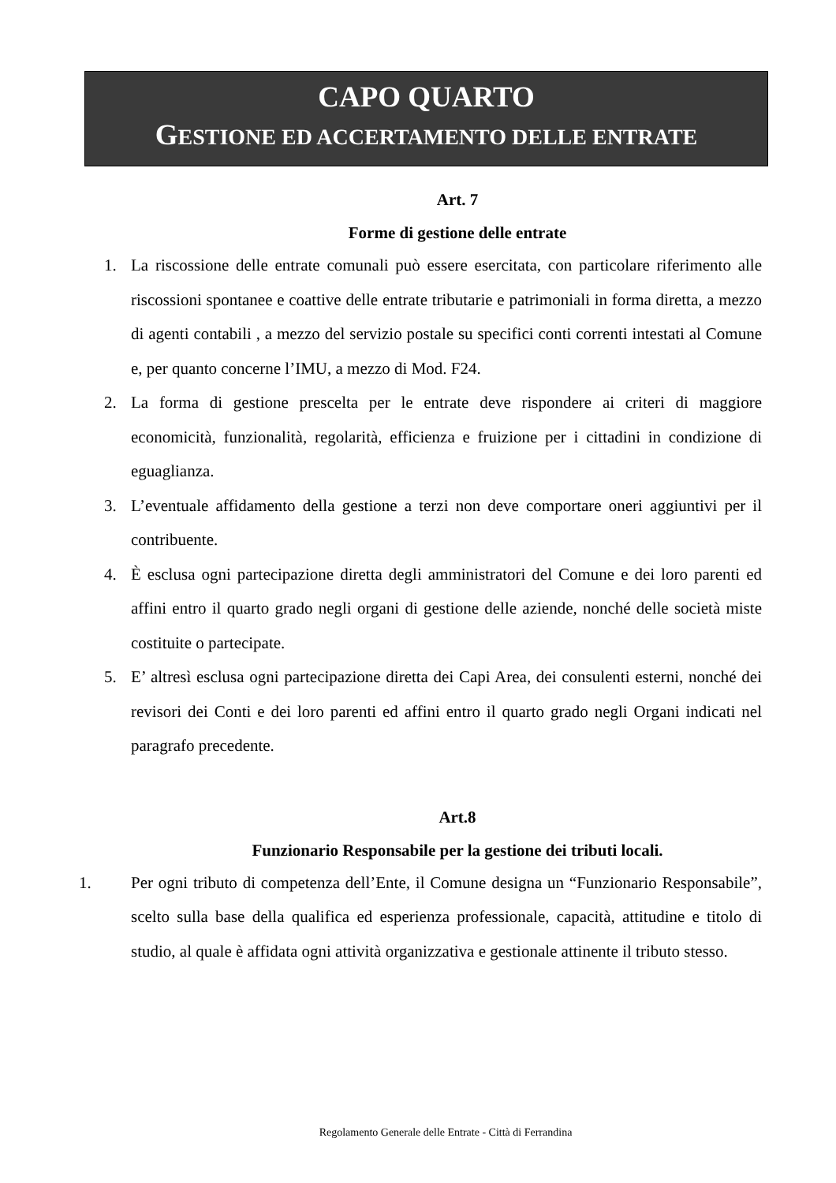CAPO QUARTO
GESTIONE ED ACCERTAMENTO DELLE ENTRATE
Art. 7
Forme di gestione delle entrate
1. La riscossione delle entrate comunali può essere esercitata, con particolare riferimento alle riscossioni spontanee e coattive delle entrate tributarie e patrimoniali in forma diretta, a mezzo di agenti contabili , a mezzo del servizio postale su specifici conti correnti intestati al Comune e, per quanto concerne l’IMU, a mezzo di Mod. F24.
2. La forma di gestione prescelta per le entrate deve rispondere ai criteri di maggiore economicità, funzionalità, regolarità, efficienza e fruizione per i cittadini in condizione di eguaglianza.
3. L’eventuale affidamento della gestione a terzi non deve comportare oneri aggiuntivi per il contribuente.
4. È esclusa ogni partecipazione diretta degli amministratori del Comune e dei loro parenti ed affini entro il quarto grado negli organi di gestione delle aziende, nonché delle società miste costituite o partecipate.
5. E’ altresì esclusa ogni partecipazione diretta dei Capi Area, dei consulenti esterni, nonché dei revisori dei Conti e dei loro parenti ed affini entro il quarto grado negli Organi indicati nel paragrafo precedente.
Art.8
Funzionario Responsabile per la gestione dei tributi locali.
1. Per ogni tributo di competenza dell’Ente, il Comune designa un “Funzionario Responsabile”, scelto sulla base della qualifica ed esperienza professionale, capacità, attitudine e titolo di studio, al quale è affidata ogni attività organizzativa e gestionale attinente il tributo stesso.
Regolamento Generale delle Entrate - Città di Ferrandina